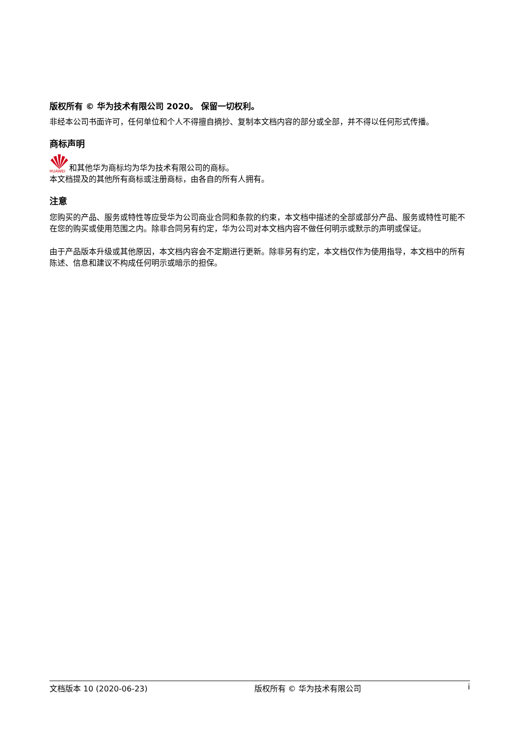版权所有 © 华为技术有限公司 2020。 保留一切权利。
非经本公司书面许可，任何单位和个人不得擅自摘抄、复制本文档内容的部分或全部，并不得以任何形式传播。
商标声明
HUAWEI 和其他华为商标均为华为技术有限公司的商标。
本文档提及的其他所有商标或注册商标，由各自的所有人拥有。
注意
您购买的产品、服务或特性等应受华为公司商业合同和条款的约束，本文档中描述的全部或部分产品、服务或特性可能不在您的购买或使用范围之内。除非合同另有约定，华为公司对本文档内容不做任何明示或默示的声明或保证。
由于产品版本升级或其他原因，本文档内容会不定期进行更新。除非另有约定，本文档仅作为使用指导，本文档中的所有陈述、信息和建议不构成任何明示或暗示的担保。
文档版本 10 (2020-06-23) 版权所有 © 华为技术有限公司 i